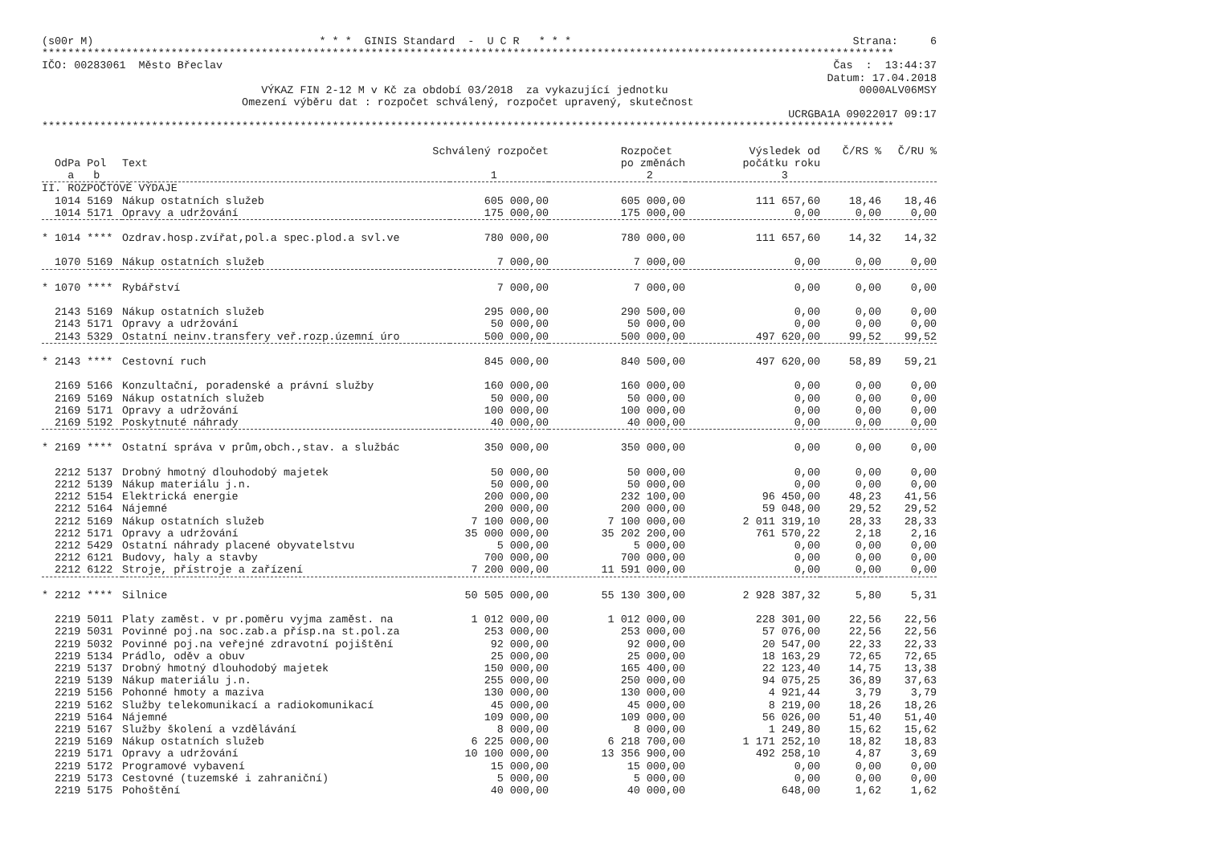(s00r M) * * * GINIS Standard - U C R * * * Strana: 6
************************************************************************************************************************************
IČO: 00283061 Město Břeclav Čas : 13:44:37
Datum: 17.04.2018
VÝKAZ FIN 2-12 M v Kč za období 03/2018 za vykazující jednotku 0000ALV06MSY
Omezení výběru dat : rozpočet schválený, rozpočet upravený, skutečnost
UCRGBA1A 09022017 09:17
************************************************************************************************************************************
| Schválený rozpočet | | | Rozpočet | Výsledek od | Č/RS % | Č/RU % |
| --- | --- | --- | --- | --- | --- | --- |
| OdPa Pol | Text | | po změnách | počátku roku | | |
| a b | | 1 | 2 | 3 | | |
| II. ROZPOČTOVÉ VÝDAJE | | | | | | |
| 1014 5169 | Nákup ostatních služeb | 605 000,00 | 605 000,00 | 111 657,60 | 18,46 | 18,46 |
| 1014 5171 | Opravy a udržování | 175 000,00 | 175 000,00 | 0,00 | 0,00 | 0,00 |
| * 1014 **** | Ozdrav.hosp.zvířat,pol.a spec.plod.a svl.ve | 780 000,00 | 780 000,00 | 111 657,60 | 14,32 | 14,32 |
| 1070 5169 | Nákup ostatních služeb | 7 000,00 | 7 000,00 | 0,00 | 0,00 | 0,00 |
| * 1070 **** | Rybářství | 7 000,00 | 7 000,00 | 0,00 | 0,00 | 0,00 |
| 2143 5169 | Nákup ostatních služeb | 295 000,00 | 290 500,00 | 0,00 | 0,00 | 0,00 |
| 2143 5171 | Opravy a udržování | 50 000,00 | 50 000,00 | 0,00 | 0,00 | 0,00 |
| 2143 5329 | Ostatní neinv.transfery veř.rozp.územní úro | 500 000,00 | 500 000,00 | 497 620,00 | 99,52 | 99,52 |
| * 2143 **** | Cestovní ruch | 845 000,00 | 840 500,00 | 497 620,00 | 58,89 | 59,21 |
| 2169 5166 | Konzultační, poradenské a právní služby | 160 000,00 | 160 000,00 | 0,00 | 0,00 | 0,00 |
| 2169 5169 | Nákup ostatních služeb | 50 000,00 | 50 000,00 | 0,00 | 0,00 | 0,00 |
| 2169 5171 | Opravy a udržování | 100 000,00 | 100 000,00 | 0,00 | 0,00 | 0,00 |
| 2169 5192 | Poskytnuté náhrady | 40 000,00 | 40 000,00 | 0,00 | 0,00 | 0,00 |
| * 2169 **** | Ostatní správa v prům,obch.,stav. a službác | 350 000,00 | 350 000,00 | 0,00 | 0,00 | 0,00 |
| 2212 5137 | Drobný hmotný dlouhodobý majetek | 50 000,00 | 50 000,00 | 0,00 | 0,00 | 0,00 |
| 2212 5139 | Nákup materiálu j.n. | 50 000,00 | 50 000,00 | 0,00 | 0,00 | 0,00 |
| 2212 5154 | Elektrická energie | 200 000,00 | 232 100,00 | 96 450,00 | 48,23 | 41,56 |
| 2212 5164 | Nájemné | 200 000,00 | 200 000,00 | 59 048,00 | 29,52 | 29,52 |
| 2212 5169 | Nákup ostatních služeb | 7 100 000,00 | 7 100 000,00 | 2 011 319,10 | 28,33 | 28,33 |
| 2212 5171 | Opravy a udržování | 35 000 000,00 | 35 202 200,00 | 761 570,22 | 2,18 | 2,16 |
| 2212 5429 | Ostatní náhrady placené obyvatelstvu | 5 000,00 | 5 000,00 | 0,00 | 0,00 | 0,00 |
| 2212 6121 | Budovy, haly a stavby | 700 000,00 | 700 000,00 | 0,00 | 0,00 | 0,00 |
| 2212 6122 | Stroje, přístroje a zařízení | 7 200 000,00 | 11 591 000,00 | 0,00 | 0,00 | 0,00 |
| * 2212 **** | Silnice | 50 505 000,00 | 55 130 300,00 | 2 928 387,32 | 5,80 | 5,31 |
| 2219 5011 | Platy zaměst. v pr.poměru vyjma zaměst. na | 1 012 000,00 | 1 012 000,00 | 228 301,00 | 22,56 | 22,56 |
| 2219 5031 | Povinné poj.na soc.zab.a přísp.na st.pol.za | 253 000,00 | 253 000,00 | 57 076,00 | 22,56 | 22,56 |
| 2219 5032 | Povinné poj.na veřejné zdravotní pojištění | 92 000,00 | 92 000,00 | 20 547,00 | 22,33 | 22,33 |
| 2219 5134 | Prádlo, oděv a obuv | 25 000,00 | 25 000,00 | 18 163,29 | 72,65 | 72,65 |
| 2219 5137 | Drobný hmotný dlouhodobý majetek | 150 000,00 | 165 400,00 | 22 123,40 | 14,75 | 13,38 |
| 2219 5139 | Nákup materiálu j.n. | 255 000,00 | 250 000,00 | 94 075,25 | 36,89 | 37,63 |
| 2219 5156 | Pohonné hmoty a maziva | 130 000,00 | 130 000,00 | 4 921,44 | 3,79 | 3,79 |
| 2219 5162 | Služby telekomunikací a radiokomunikací | 45 000,00 | 45 000,00 | 8 219,00 | 18,26 | 18,26 |
| 2219 5164 | Nájemné | 109 000,00 | 109 000,00 | 56 026,00 | 51,40 | 51,40 |
| 2219 5167 | Služby školení a vzdělávání | 8 000,00 | 8 000,00 | 1 249,80 | 15,62 | 15,62 |
| 2219 5169 | Nákup ostatních služeb | 6 225 000,00 | 6 218 700,00 | 1 171 252,10 | 18,82 | 18,83 |
| 2219 5171 | Opravy a udržování | 10 100 000,00 | 13 356 900,00 | 492 258,10 | 4,87 | 3,69 |
| 2219 5172 | Programové vybavení | 15 000,00 | 15 000,00 | 0,00 | 0,00 | 0,00 |
| 2219 5173 | Cestovné (tuzemské i zahraniční) | 5 000,00 | 5 000,00 | 0,00 | 0,00 | 0,00 |
| 2219 5175 | Pohoštění | 40 000,00 | 40 000,00 | 648,00 | 1,62 | 1,62 |